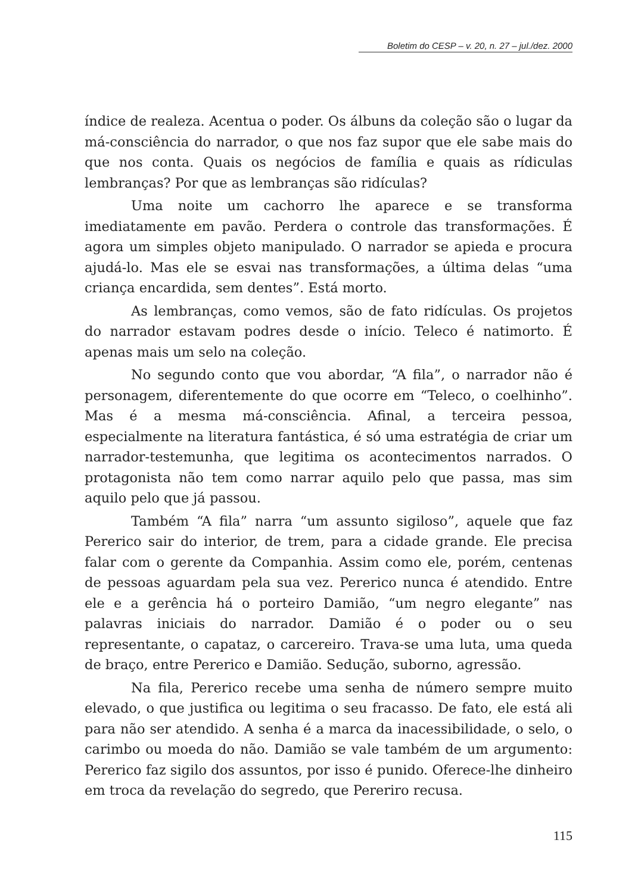Boletim do CESP – v. 20, n. 27 – jul./dez. 2000
índice de realeza. Acentua o poder. Os álbuns da coleção são o lugar da má-consciência do narrador, o que nos faz supor que ele sabe mais do que nos conta. Quais os negócios de família e quais as rídiculas lembranças? Por que as lembranças são ridículas?
Uma noite um cachorro lhe aparece e se transforma imediatamente em pavão. Perdera o controle das transformações. É agora um simples objeto manipulado. O narrador se apieda e procura ajudá-lo. Mas ele se esvai nas transformações, a última delas “uma criança encardida, sem dentes”. Está morto.
As lembranças, como vemos, são de fato ridículas. Os projetos do narrador estavam podres desde o início. Teleco é natimorto. É apenas mais um selo na coleção.
No segundo conto que vou abordar, “A fila”, o narrador não é personagem, diferentemente do que ocorre em “Teleco, o coelhinho”. Mas é a mesma má-consciência. Afinal, a terceira pessoa, especialmente na literatura fantástica, é só uma estratégia de criar um narrador-testemunha, que legitima os acontecimentos narrados. O protagonista não tem como narrar aquilo pelo que passa, mas sim aquilo pelo que já passou.
Também “A fila” narra “um assunto sigiloso”, aquele que faz Pererico sair do interior, de trem, para a cidade grande. Ele precisa falar com o gerente da Companhia. Assim como ele, porém, centenas de pessoas aguardam pela sua vez. Pererico nunca é atendido. Entre ele e a gerência há o porteiro Damião, “um negro elegante” nas palavras iniciais do narrador. Damião é o poder ou o seu representante, o capataz, o carcereiro. Trava-se uma luta, uma queda de braço, entre Pererico e Damião. Sedução, suborno, agressão.
Na fila, Pererico recebe uma senha de número sempre muito elevado, o que justifica ou legitima o seu fracasso. De fato, ele está ali para não ser atendido. A senha é a marca da inacessibilidade, o selo, o carimbo ou moeda do não. Damião se vale também de um argumento: Pererico faz sigilo dos assuntos, por isso é punido. Oferece-lhe dinheiro em troca da revelação do segredo, que Pereriro recusa.
115